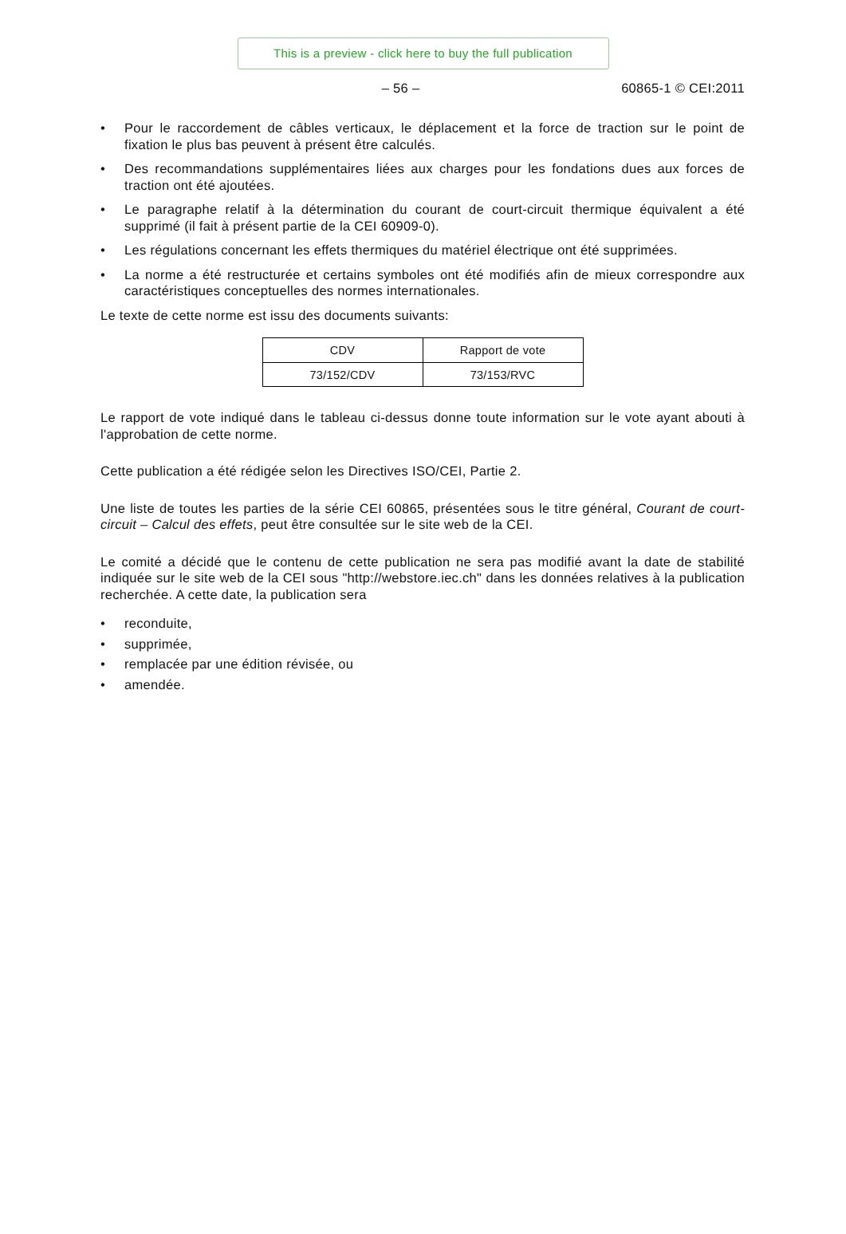This is a preview - click here to buy the full publication
– 56 – 60865-1 © CEI:2011
• Pour le raccordement de câbles verticaux, le déplacement et la force de traction sur le point de fixation le plus bas peuvent à présent être calculés.
• Des recommandations supplémentaires liées aux charges pour les fondations dues aux forces de traction ont été ajoutées.
• Le paragraphe relatif à la détermination du courant de court-circuit thermique équivalent a été supprimé (il fait à présent partie de la CEI 60909-0).
• Les régulations concernant les effets thermiques du matériel électrique ont été supprimées.
• La norme a été restructurée et certains symboles ont été modifiés afin de mieux correspondre aux caractéristiques conceptuelles des normes internationales.
Le texte de cette norme est issu des documents suivants:
| CDV | Rapport de vote |
| 73/152/CDV | 73/153/RVC |
Le rapport de vote indiqué dans le tableau ci-dessus donne toute information sur le vote ayant abouti à l'approbation de cette norme.
Cette publication a été rédigée selon les Directives ISO/CEI, Partie 2.
Une liste de toutes les parties de la série CEI 60865, présentées sous le titre général, Courant de court-circuit – Calcul des effets, peut être consultée sur le site web de la CEI.
Le comité a décidé que le contenu de cette publication ne sera pas modifié avant la date de stabilité indiquée sur le site web de la CEI sous "http://webstore.iec.ch" dans les données relatives à la publication recherchée. A cette date, la publication sera
• reconduite,
• supprimée,
• remplacée par une édition révisée, ou
• amendée.